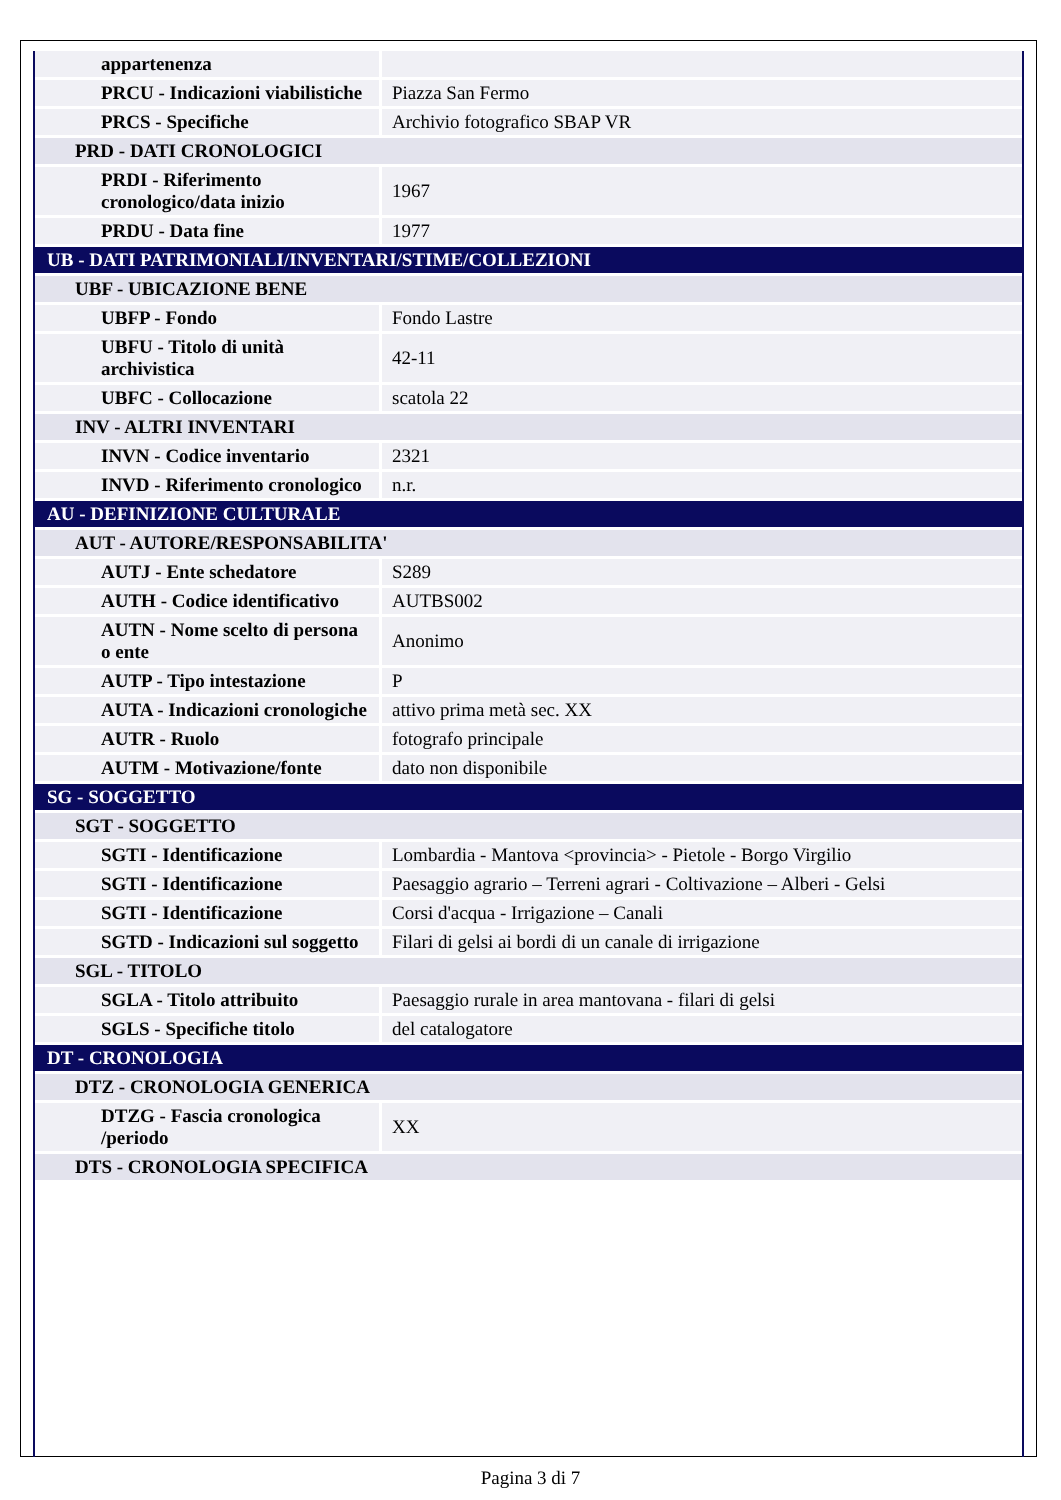| appartenenza | |
| PRCU - Indicazioni viabilistiche | Piazza San Fermo |
| PRCS - Specifiche | Archivio fotografico SBAP VR |
| PRD - DATI CRONOLOGICI | |
| PRDI - Riferimento cronologico/data inizio | 1967 |
| PRDU - Data fine | 1977 |
| UB - DATI PATRIMONIALI/INVENTARI/STIME/COLLEZIONI | |
| UBF - UBICAZIONE BENE | |
| UBFP - Fondo | Fondo Lastre |
| UBFU - Titolo di unità archivistica | 42-11 |
| UBFC - Collocazione | scatola 22 |
| INV - ALTRI INVENTARI | |
| INVN - Codice inventario | 2321 |
| INVD - Riferimento cronologico | n.r. |
| AU - DEFINIZIONE CULTURALE | |
| AUT - AUTORE/RESPONSABILITA' | |
| AUTJ - Ente schedatore | S289 |
| AUTH - Codice identificativo | AUTBS002 |
| AUTN - Nome scelto di persona o ente | Anonimo |
| AUTP - Tipo intestazione | P |
| AUTA - Indicazioni cronologiche | attivo prima metà sec. XX |
| AUTR - Ruolo | fotografo principale |
| AUTM - Motivazione/fonte | dato non disponibile |
| SG - SOGGETTO | |
| SGT - SOGGETTO | |
| SGTI - Identificazione | Lombardia - Mantova <provincia> - Pietole - Borgo Virgilio |
| SGTI - Identificazione | Paesaggio agrario – Terreni agrari - Coltivazione – Alberi - Gelsi |
| SGTI - Identificazione | Corsi d'acqua - Irrigazione – Canali |
| SGTD - Indicazioni sul soggetto | Filari di gelsi ai bordi di un canale di irrigazione |
| SGL - TITOLO | |
| SGLA - Titolo attribuito | Paesaggio rurale in area mantovana - filari di gelsi |
| SGLS - Specifiche titolo | del catalogatore |
| DT - CRONOLOGIA | |
| DTZ - CRONOLOGIA GENERICA | |
| DTZG - Fascia cronologica /periodo | XX |
| DTS - CRONOLOGIA SPECIFICA | |
Pagina 3 di 7